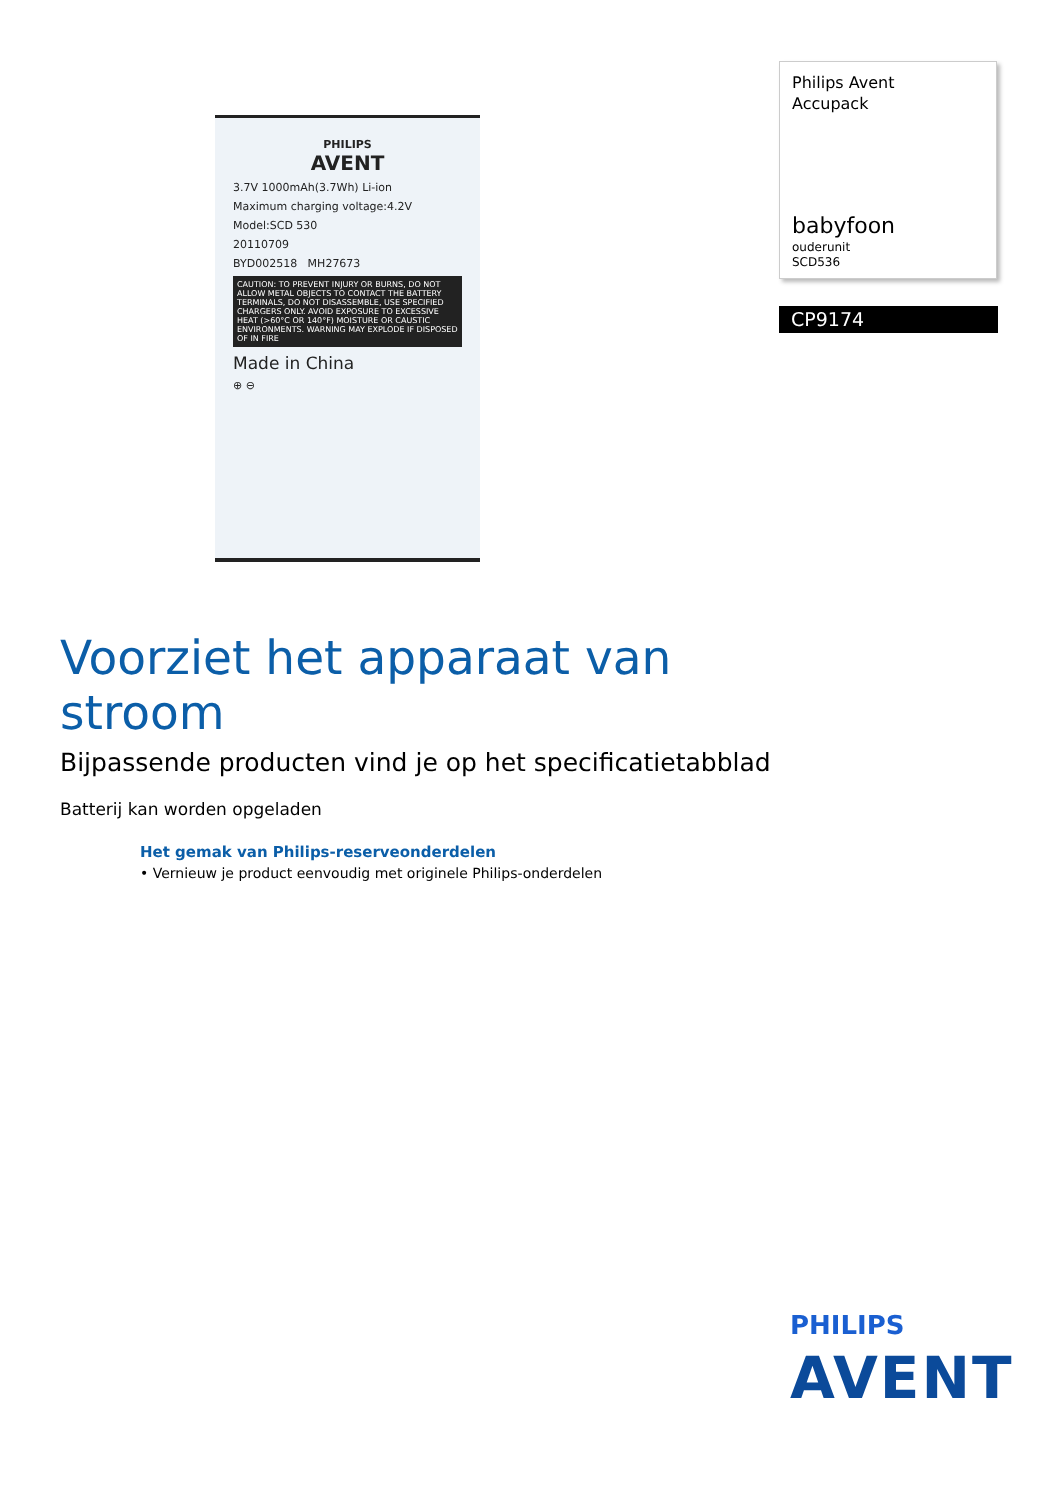PHILIPS
AVENT
3.7V 1000mAh(3.7Wh) Li-ion
Maximum charging voltage:4.2V
Model:SCD 530
20110709
BYD002518 MH27673
CAUTION: TO PREVENT INJURY OR BURNS, DO NOT ALLOW METAL OBJECTS TO CONTACT THE BATTERY TERMINALS, DO NOT DISASSEMBLE, USE SPECIFIED CHARGERS ONLY. AVOID EXPOSURE TO EXCESSIVE HEAT (>60°C OR 140°F) MOISTURE OR CAUSTIC ENVIRONMENTS. WARNING MAY EXPLODE IF DISPOSED OF IN FIRE
Made in China
⊕ ⊖
Philips Avent
Accupack
babyfoon
ouderunit
SCD536
CP9174
Voorziet het apparaat van stroom
Bijpassende producten vind je op het specificatietabblad
Batterij kan worden opgeladen
Het gemak van Philips-reserveonderdelen
• Vernieuw je product eenvoudig met originele Philips-onderdelen
PHILIPS
AVENT